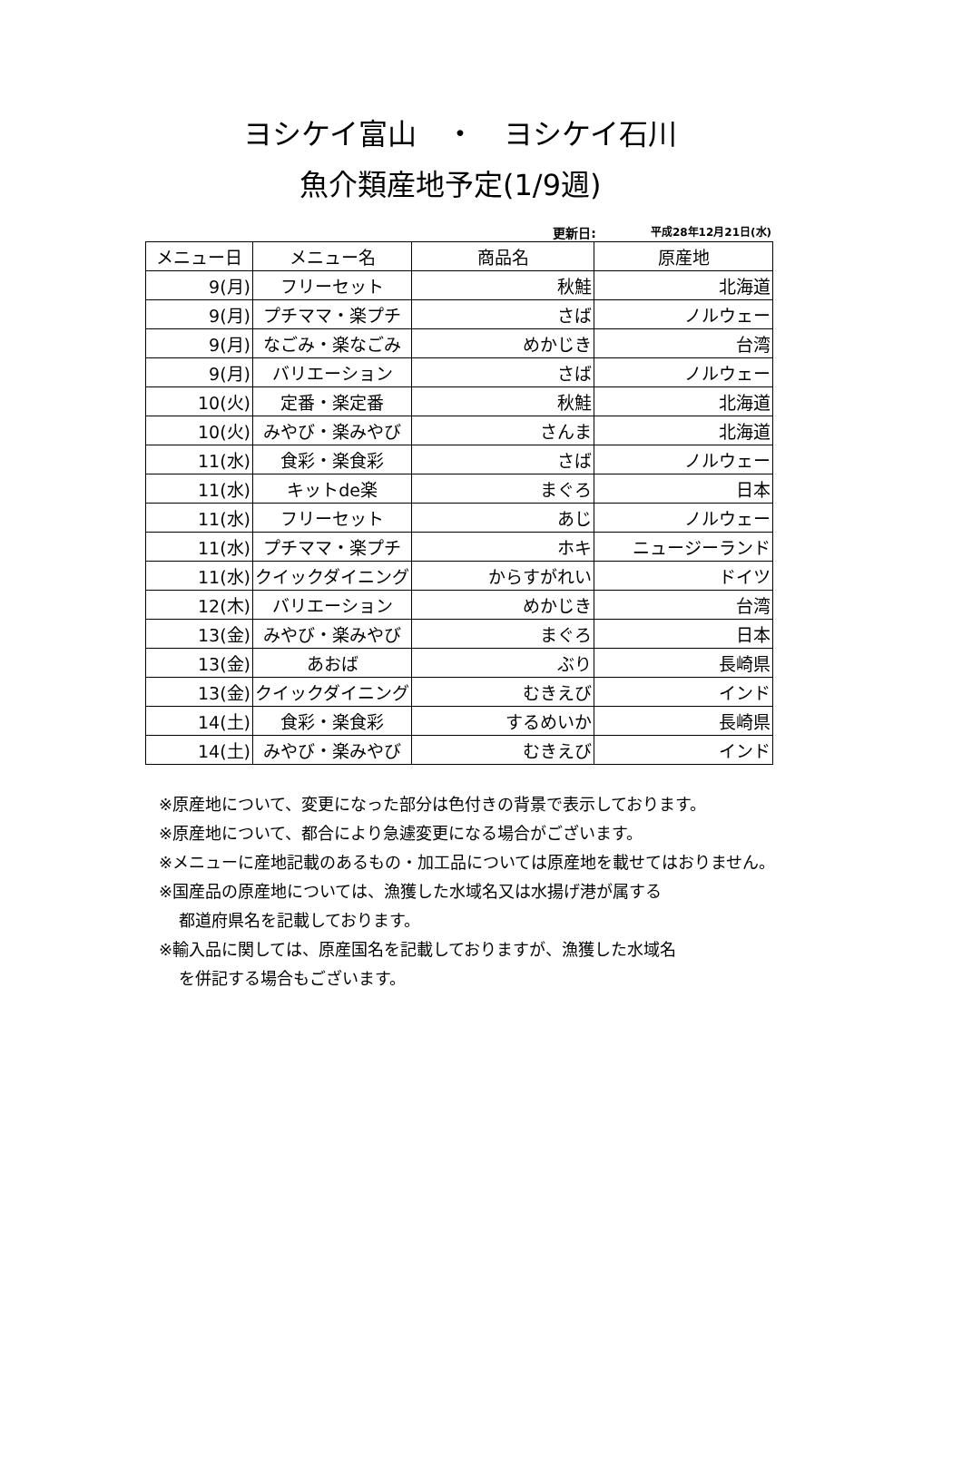ヨシケイ富山　・　ヨシケイ石川
魚介類産地予定(1/9週)
更新日: 平成28年12月21日(水)
| メニュー日 | メニュー名 | 商品名 | 原産地 |
| --- | --- | --- | --- |
| 9(月) | フリーセット | 秋鮭 | 北海道 |
| 9(月) | プチママ・楽プチ | さば | ノルウェー |
| 9(月) | なごみ・楽なごみ | めかじき | 台湾 |
| 9(月) | バリエーション | さば | ノルウェー |
| 10(火) | 定番・楽定番 | 秋鮭 | 北海道 |
| 10(火) | みやび・楽みやび | さんま | 北海道 |
| 11(水) | 食彩・楽食彩 | さば | ノルウェー |
| 11(水) | キットde楽 | まぐろ | 日本 |
| 11(水) | フリーセット | あじ | ノルウェー |
| 11(水) | プチママ・楽プチ | ホキ | ニュージーランド |
| 11(水) | クイックダイニング | からすがれい | ドイツ |
| 12(木) | バリエーション | めかじき | 台湾 |
| 13(金) | みやび・楽みやび | まぐろ | 日本 |
| 13(金) | あおば | ぶり | 長崎県 |
| 13(金) | クイックダイニング | むきえび | インド |
| 14(土) | 食彩・楽食彩 | するめいか | 長崎県 |
| 14(土) | みやび・楽みやび | むきえび | インド |
※原産地について、変更になった部分は色付きの背景で表示しております。
※原産地について、都合により急遽変更になる場合がございます。
※メニューに産地記載のあるもの・加工品については原産地を載せてはおりません。
※国産品の原産地については、漁獲した水域名又は水揚げ港が属する
都道府県名を記載しております。
※輸入品に関しては、原産国名を記載しておりますが、漁獲した水域名
を併記する場合もございます。